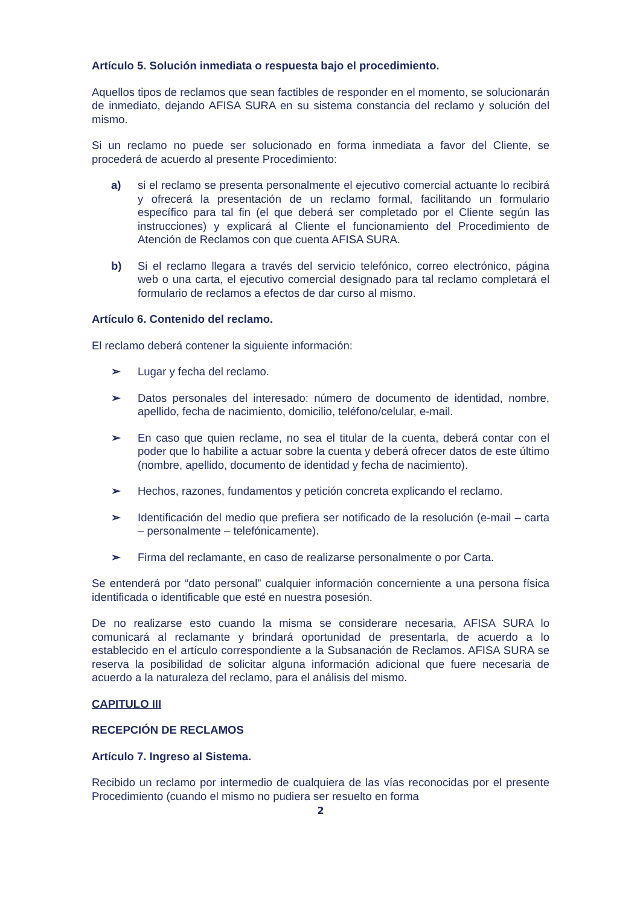Artículo 5. Solución inmediata o respuesta bajo el procedimiento.
Aquellos tipos de reclamos que sean factibles de responder en el momento, se solucionarán de inmediato, dejando AFISA SURA en su sistema constancia del reclamo y solución del mismo.
Si un reclamo no puede ser solucionado en forma inmediata a favor del Cliente, se procederá de acuerdo al presente Procedimiento:
a) si el reclamo se presenta personalmente el ejecutivo comercial actuante lo recibirá y ofrecerá la presentación de un reclamo formal, facilitando un formulario específico para tal fin (el que deberá ser completado por el Cliente según las instrucciones) y explicará al Cliente el funcionamiento del Procedimiento de Atención de Reclamos con que cuenta AFISA SURA.
b) Si el reclamo llegara a través del servicio telefónico, correo electrónico, página web o una carta, el ejecutivo comercial designado para tal reclamo completará el formulario de reclamos a efectos de dar curso al mismo.
Artículo 6. Contenido del reclamo.
El reclamo deberá contener la siguiente información:
➢ Lugar y fecha del reclamo.
➢ Datos personales del interesado: número de documento de identidad, nombre, apellido, fecha de nacimiento, domicilio, teléfono/celular, e-mail.
➢ En caso que quien reclame, no sea el titular de la cuenta, deberá contar con el poder que lo habilite a actuar sobre la cuenta y deberá ofrecer datos de este último (nombre, apellido, documento de identidad y fecha de nacimiento).
➢ Hechos, razones, fundamentos y petición concreta explicando el reclamo.
➢ Identificación del medio que prefiera ser notificado de la resolución (e-mail – carta – personalmente – telefónicamente).
➢ Firma del reclamante, en caso de realizarse personalmente o por Carta.
Se entenderá por “dato personal” cualquier información concerniente a una persona física identificada o identificable que esté en nuestra posesión.
De no realizarse esto cuando la misma se considerare necesaria, AFISA SURA lo comunicará al reclamante y brindará oportunidad de presentarla, de acuerdo a lo establecido en el artículo correspondiente a la Subsanación de Reclamos. AFISA SURA se reserva la posibilidad de solicitar alguna información adicional que fuere necesaria de acuerdo a la naturaleza del reclamo, para el análisis del mismo.
CAPITULO III
RECEPCIÓN DE RECLAMOS
Artículo 7. Ingreso al Sistema.
Recibido un reclamo por intermedio de cualquiera de las vías reconocidas por el presente Procedimiento (cuando el mismo no pudiera ser resuelto en forma
2